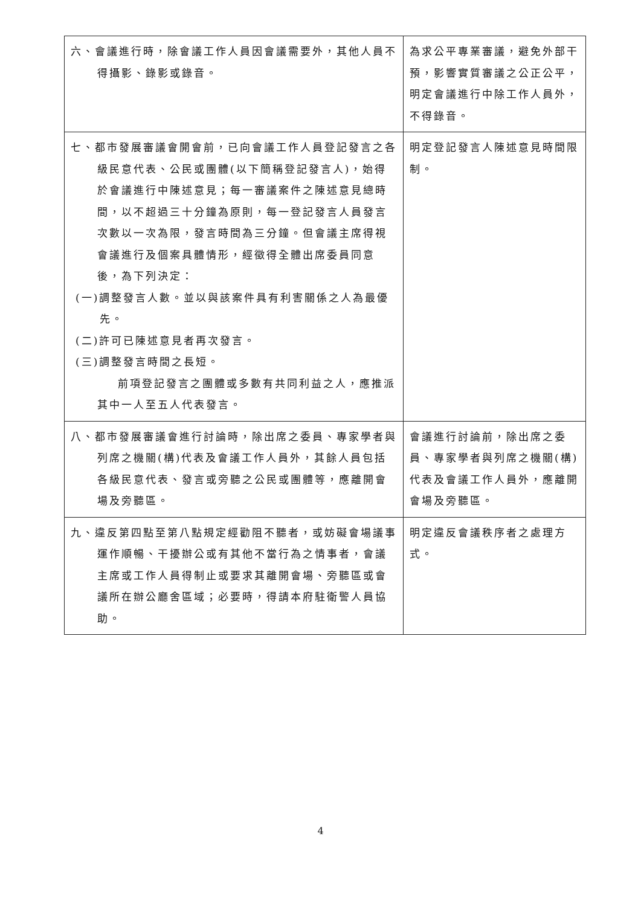| 六、會議進行時，除會議工作人員因會議需要外，其他人員不得攝影、錄影或錄音。 | 為求公平專業審議，避免外部干預，影響實質審議之公正公平，明定會議進行中除工作人員外，不得錄音。 |
| 七、都市發展審議會開會前，已向會議工作人員登記發言之各級民意代表、公民或團體(以下簡稱登記發言人)，始得於會議進行中陳述意見；每一審議案件之陳述意見總時間，以不超過三十分鐘為原則，每一登記發言人員發言次數以一次為限，發言時間為三分鐘。但會議主席得視會議進行及個案具體情形，經徵得全體出席委員同意後，為下列決定： (一)調整發言人數。並以與該案件具有利害關係之人為最優先。 (二)許可已陳述意見者再次發言。 (三)調整發言時間之長短。 前項登記發言之團體或多數有共同利益之人，應推派其中一人至五人代表發言。 | 明定登記發言人陳述意見時間限制。 |
| 八、都市發展審議會進行討論時，除出席之委員、專家學者與列席之機關(構)代表及會議工作人員外，其餘人員包括各級民意代表、發言或旁聽之公民或團體等，應離開會場及旁聽區。 | 會議進行討論前，除出席之委員、專家學者與列席之機關(構)代表及會議工作人員外，應離開會場及旁聽區。 |
| 九、違反第四點至第八點規定經勸阻不聽者，或妨礙會場議事運作順暢、干擾辦公或有其他不當行為之情事者，會議主席或工作人員得制止或要求其離開會場、旁聽區或會議所在辦公廳舍區域；必要時，得請本府駐衛警人員協助。 | 明定違反會議秩序者之處理方式。 |
4